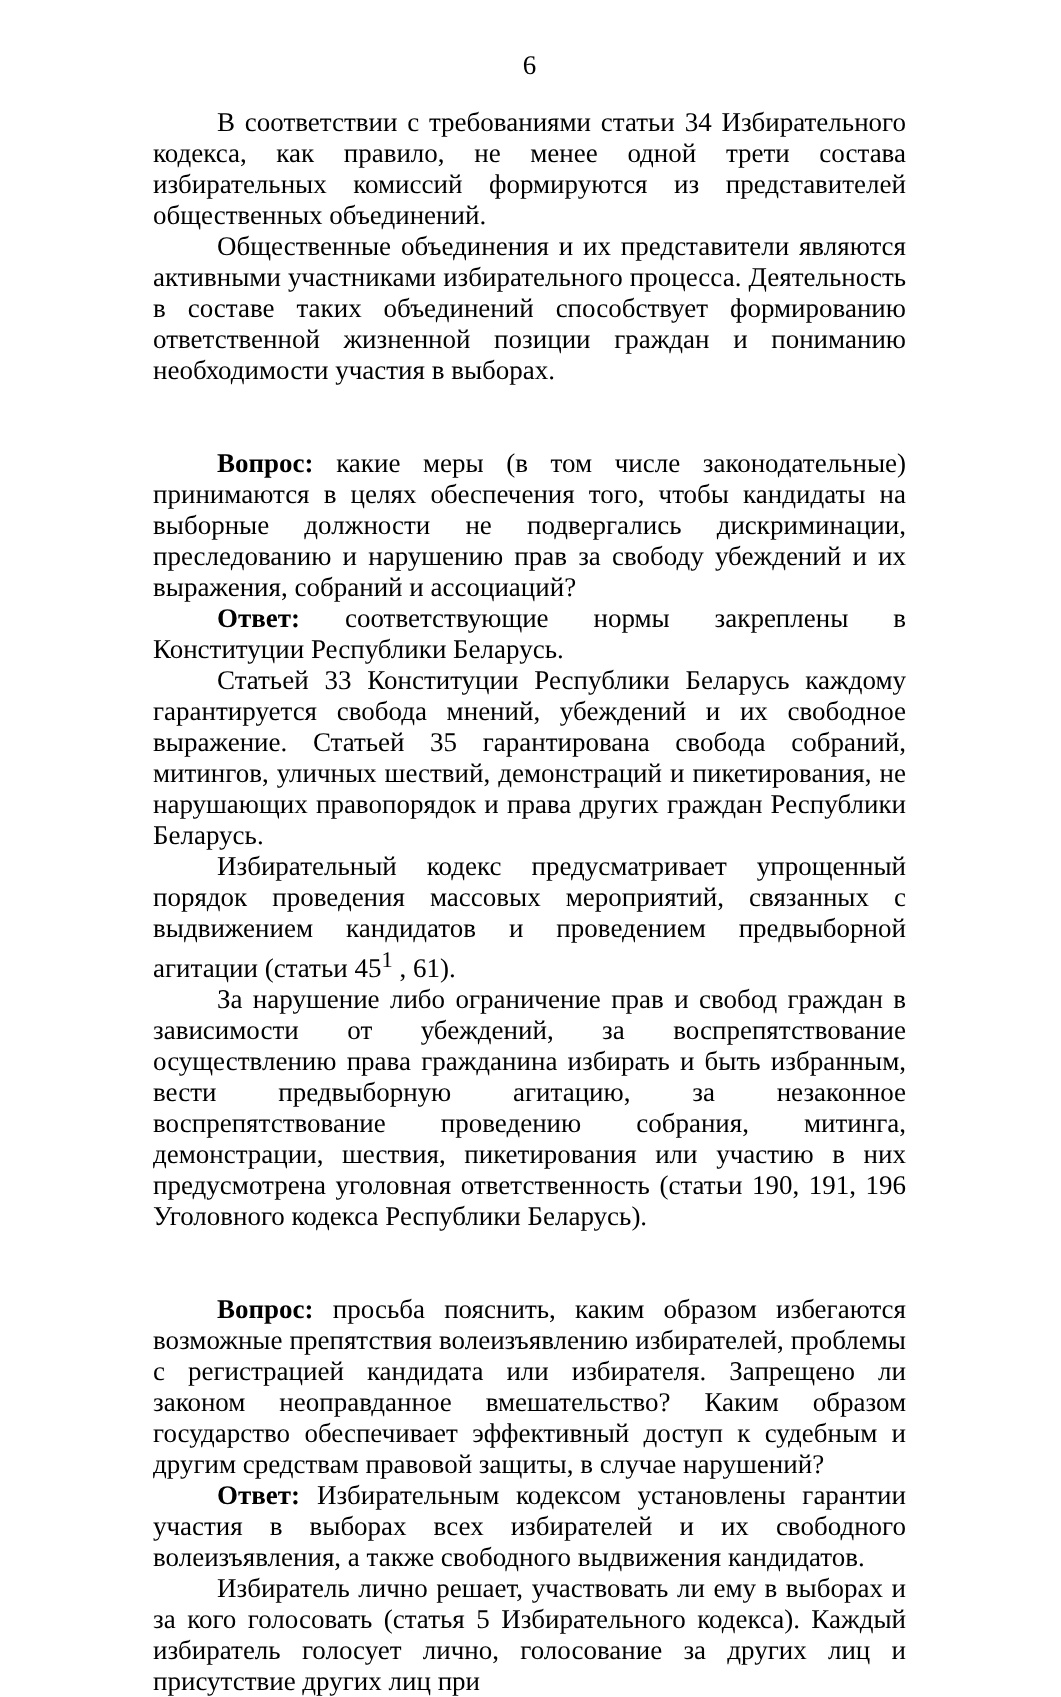6
В соответствии с требованиями статьи 34 Избирательного кодекса, как правило, не менее одной трети состава избирательных комиссий формируются из представителей общественных объединений.
Общественные объединения и их представители являются активными участниками избирательного процесса. Деятельность в составе таких объединений способствует формированию ответственной жизненной позиции граждан и пониманию необходимости участия в выборах.
Вопрос: какие меры (в том числе законодательные) принимаются в целях обеспечения того, чтобы кандидаты на выборные должности не подвергались дискриминации, преследованию и нарушению прав за свободу убеждений и их выражения, собраний и ассоциаций?
Ответ: соответствующие нормы закреплены в Конституции Республики Беларусь.
Статьей 33 Конституции Республики Беларусь каждому гарантируется свобода мнений, убеждений и их свободное выражение. Статьей 35 гарантирована свобода собраний, митингов, уличных шествий, демонстраций и пикетирования, не нарушающих правопорядок и права других граждан Республики Беларусь.
Избирательный кодекс предусматривает упрощенный порядок проведения массовых мероприятий, связанных с выдвижением кандидатов и проведением предвыборной агитации (статьи 45<sup>1</sup> , 61).
За нарушение либо ограничение прав и свобод граждан в зависимости от убеждений, за воспрепятствование осуществлению права гражданина избирать и быть избранным, вести предвыборную агитацию, за незаконное воспрепятствование проведению собрания, митинга, демонстрации, шествия, пикетирования или участию в них предусмотрена уголовная ответственность (статьи 190, 191, 196 Уголовного кодекса Республики Беларусь).
Вопрос: просьба пояснить, каким образом избегаются возможные препятствия волеизъявлению избирателей, проблемы с регистрацией кандидата или избирателя. Запрещено ли законом неоправданное вмешательство? Каким образом государство обеспечивает эффективный доступ к судебным и другим средствам правовой защиты, в случае нарушений?
Ответ: Избирательным кодексом установлены гарантии участия в выборах всех избирателей и их свободного волеизъявления, а также свободного выдвижения кандидатов.
Избиратель лично решает, участвовать ли ему в выборах и за кого голосовать (статья 5 Избирательного кодекса). Каждый избиратель голосует лично, голосование за других лиц и присутствие других лиц при